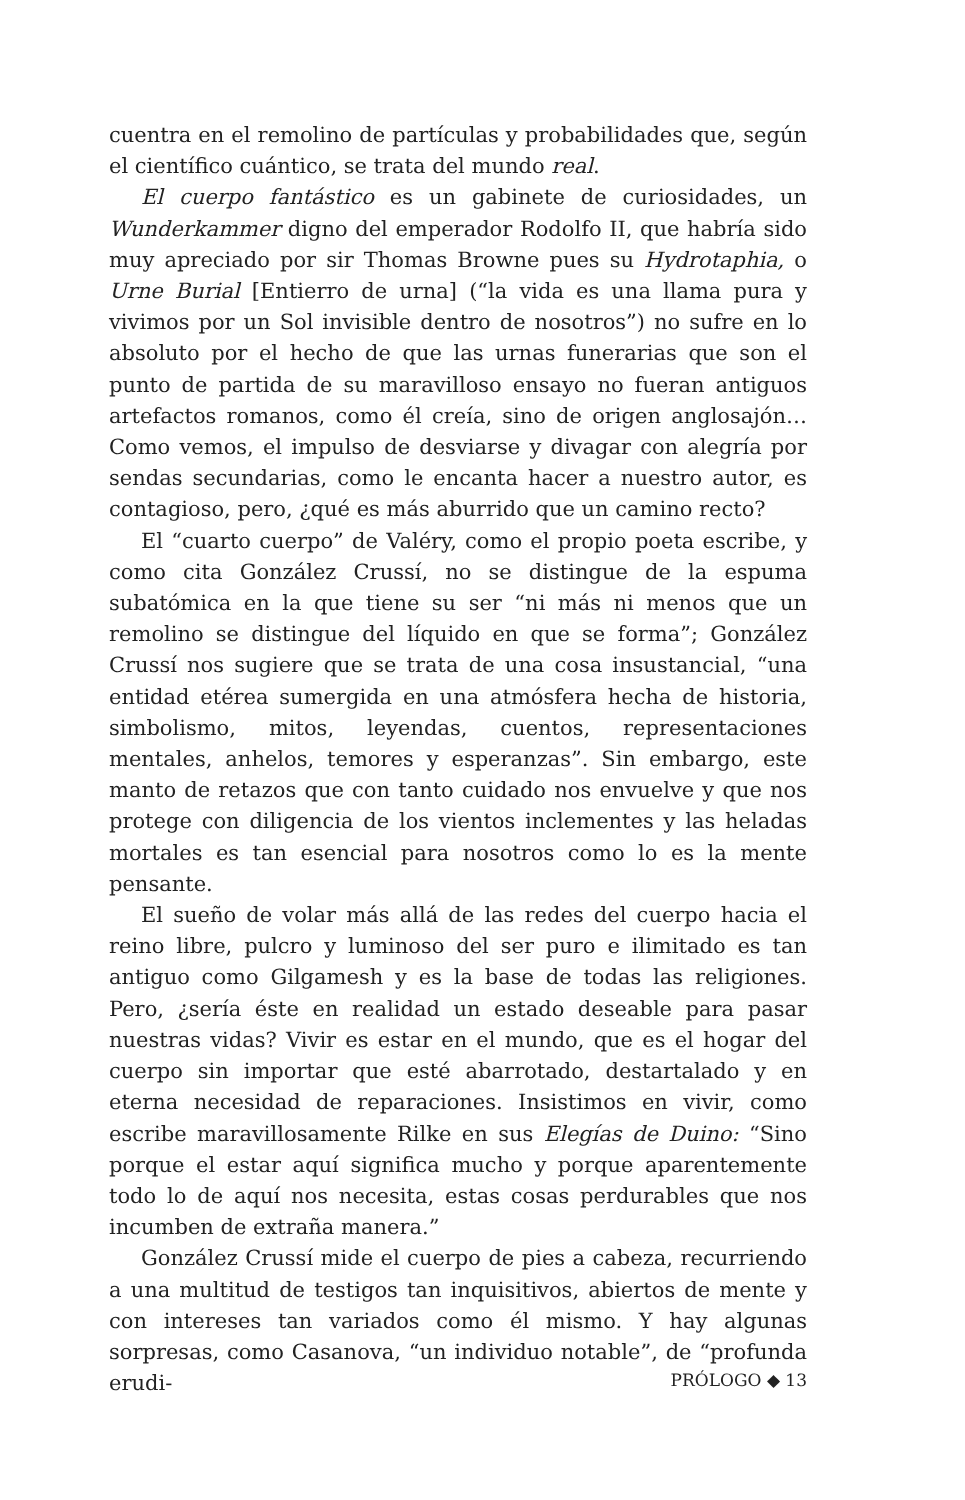cuentra en el remolino de partículas y probabilidades que, según el científico cuántico, se trata del mundo real.
El cuerpo fantástico es un gabinete de curiosidades, un Wunderkammer digno del emperador Rodolfo II, que habría sido muy apreciado por sir Thomas Browne pues su Hydrotaphia, o Urne Burial [Entierro de urna] (“la vida es una llama pura y vivimos por un Sol invisible dentro de nosotros”) no sufre en lo absoluto por el hecho de que las urnas funerarias que son el punto de partida de su maravilloso ensayo no fueran antiguos artefactos romanos, como él creía, sino de origen anglosajón… Como vemos, el impulso de desviarse y divagar con alegría por sendas secundarias, como le encanta hacer a nuestro autor, es contagioso, pero, ¿qué es más aburrido que un camino recto?
El “cuarto cuerpo” de Valéry, como el propio poeta escribe, y como cita González Crussí, no se distingue de la espuma subatómica en la que tiene su ser “ni más ni menos que un remolino se distingue del líquido en que se forma”; González Crussí nos sugiere que se trata de una cosa insustancial, “una entidad etérea sumergida en una atmósfera hecha de historia, simbolismo, mitos, leyendas, cuentos, representaciones mentales, anhelos, temores y esperanzas”. Sin embargo, este manto de retazos que con tanto cuidado nos envuelve y que nos protege con diligencia de los vientos inclementes y las heladas mortales es tan esencial para nosotros como lo es la mente pensante.
El sueño de volar más allá de las redes del cuerpo hacia el reino libre, pulcro y luminoso del ser puro e ilimitado es tan antiguo como Gilgamesh y es la base de todas las religiones. Pero, ¿sería éste en realidad un estado deseable para pasar nuestras vidas? Vivir es estar en el mundo, que es el hogar del cuerpo sin importar que esté abarrotado, destartalado y en eterna necesidad de reparaciones. Insistimos en vivir, como escribe maravillosamente Rilke en sus Elegías de Duino: “Sino porque el estar aquí significa mucho y porque aparentemente todo lo de aquí nos necesita, estas cosas perdurables que nos incumben de extraña manera.”
González Crussí mide el cuerpo de pies a cabeza, recurriendo a una multitud de testigos tan inquisitivos, abiertos de mente y con intereses tan variados como él mismo. Y hay algunas sorpresas, como Casanova, “un individuo notable”, de “profunda erudi-
PRÓLOGO ◆ 13